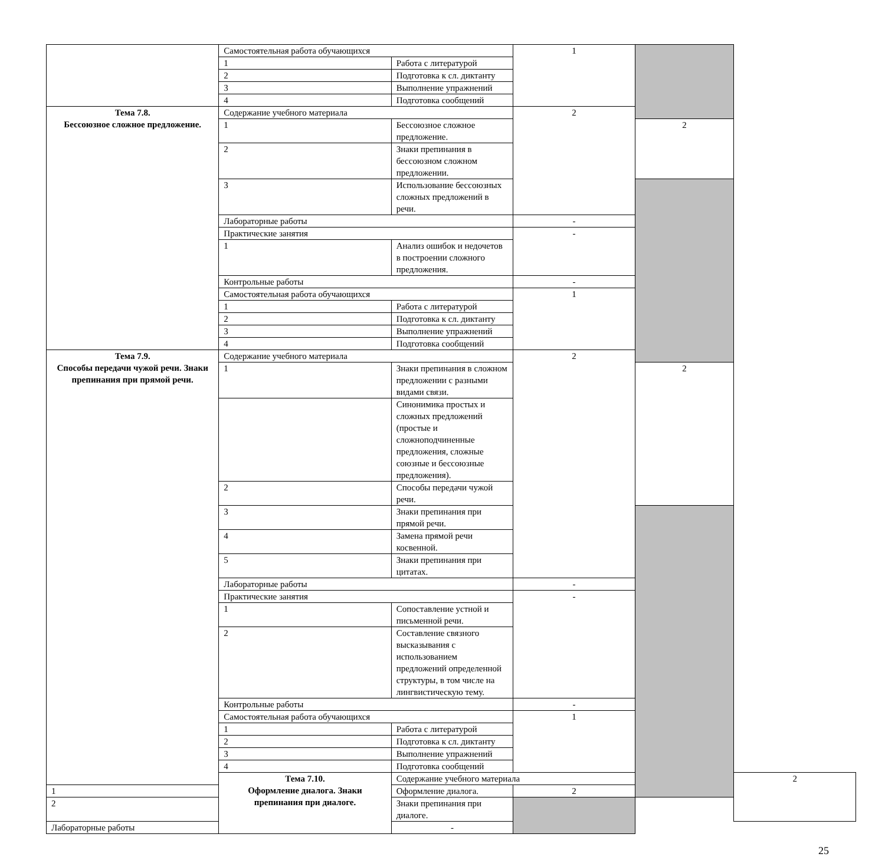| | Самостоятельная работа обучающихся | | 1 | | |
| | 1 | Работа с литературой | | | |
| | 2 | Подготовка к сл. диктанту | | | |
| | 3 | Выполнение упражнений | | | |
| | 4 | Подготовка сообщений | | | |
| Тема 7.8. Бессоюзное сложное предложение. | Содержание учебного материала | | 2 | | |
| | 1 | Бессоюзное сложное предложение. | | 2 | |
| | 2 | Знаки препинания в бессоюзном сложном предложении. | | | |
| | 3 | Использование бессоюзных сложных предложений в речи. | | | |
| | Лабораторные работы | | - | | |
| | Практические занятия | | - | | |
| | 1 | Анализ ошибок и недочетов в построении сложного предложения. | | | |
| | Контрольные работы | | - | | |
| | Самостоятельная работа обучающихся | | 1 | | |
| | 1 | Работа с литературой | | | |
| | 2 | Подготовка к сл. диктанту | | | |
| | 3 | Выполнение упражнений | | | |
| | 4 | Подготовка сообщений | | | |
| Тема 7.9. Способы передачи чужой речи. Знаки препинания при прямой речи. | Содержание учебного материала | | 2 | | |
| | 1 | Знаки препинания в сложном предложении с разными видами связи. | | 2 | |
| | | Синонимика простых и сложных предложений (простые и сложноподчиненные предложения, сложные союзные и бессоюзные предложения). | | | |
| | 2 | Способы передачи чужой речи. | | | |
| | 3 | Знаки препинания при прямой речи. | | | |
| | 4 | Замена прямой речи косвенной. | | | |
| | 5 | Знаки препинания при цитатах. | | | |
| | Лабораторные работы | | - | | |
| | Практические занятия | | - | | |
| | 1 | Сопоставление устной и письменной речи. | | | |
| | 2 | Составление связного высказывания с использованием предложений определенной структуры, в том числе на лингвистическую тему. | | | |
| | Контрольные работы | | - | | |
| | Самостоятельная работа обучающихся | | 1 | | |
| | 1 | Работа с литературой | | | |
| | 2 | Подготовка к сл. диктанту | | | |
| | 3 | Выполнение упражнений | | | |
| | 4 | Подготовка сообщений | | | |
| | Тема 7.10. Оформление диалога. Знаки препинания при диалоге. | Содержание учебного материала | | | 2 |
| 1 | | Оформление диалога. | 2 | | |
| 2 | | Знаки препинания при диалоге. | | | |
| Лабораторные работы | | - | | | |
25